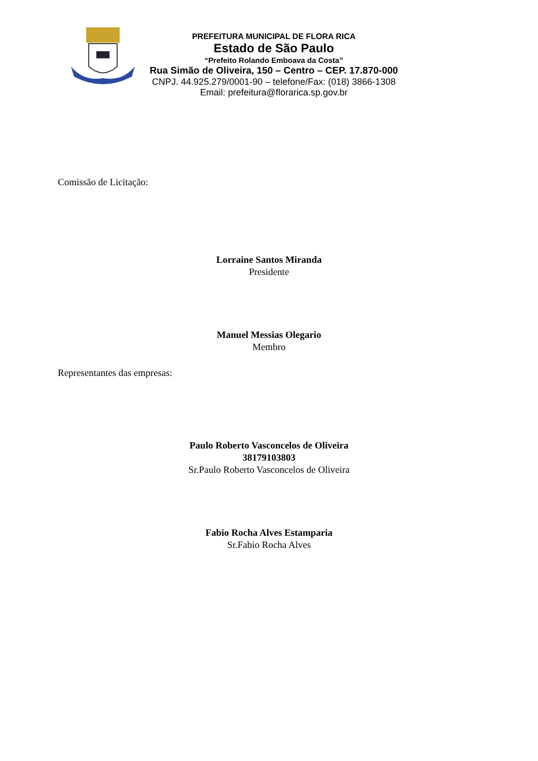PREFEITURA MUNICIPAL DE FLORA RICA
Estado de São Paulo
“Prefeito Rolando Emboava da Costa”
Rua Simão de Oliveira, 150 – Centro – CEP. 17.870-000
CNPJ. 44.925.279/0001-90 – telefone/Fax: (018) 3866-1308
Email: prefeitura@florarica.sp.gov.br
Comissão de Licitação:
Lorraine Santos Miranda
Presidente
Manuel Messias Olegario
Membro
Representantes das empresas:
Paulo Roberto Vasconcelos de Oliveira
38179103803
Sr.Paulo Roberto Vasconcelos de Oliveira
Fabio Rocha Alves Estamparia
Sr.Fabio Rocha Alves